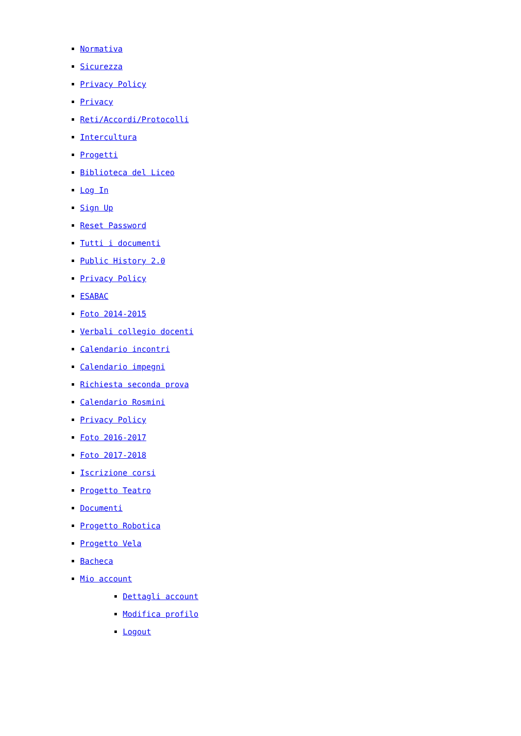Normativa
Sicurezza
Privacy Policy
Privacy
Reti/Accordi/Protocolli
Intercultura
Progetti
Biblioteca del Liceo
Log In
Sign Up
Reset Password
Tutti i documenti
Public History 2.0
Privacy Policy
ESABAC
Foto 2014-2015
Verbali collegio docenti
Calendario incontri
Calendario impegni
Richiesta seconda prova
Calendario Rosmini
Privacy Policy
Foto 2016-2017
Foto 2017-2018
Iscrizione corsi
Progetto Teatro
Documenti
Progetto Robotica
Progetto Vela
Bacheca
Mio account
Dettagli account
Modifica profilo
Logout